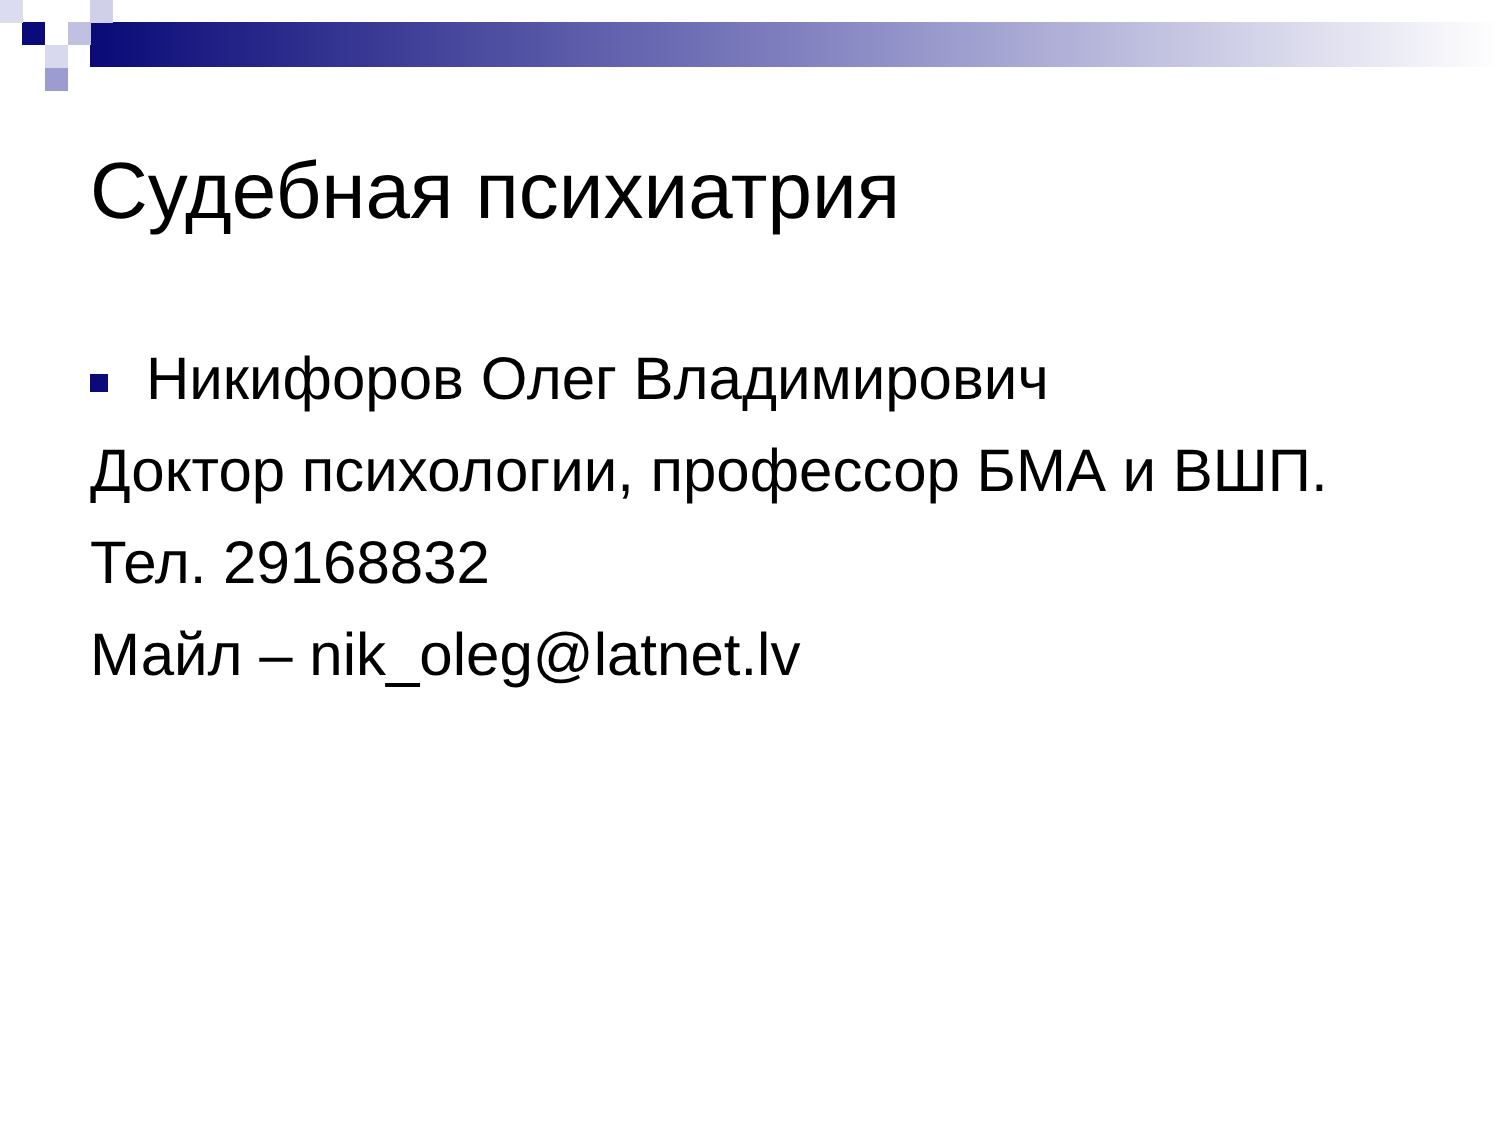Судебная психиатрия
Никифоров Олег Владимирович
Доктор психологии, профессор БМА и ВШП.
Тел. 29168832
Майл – nik_oleg@latnet.lv